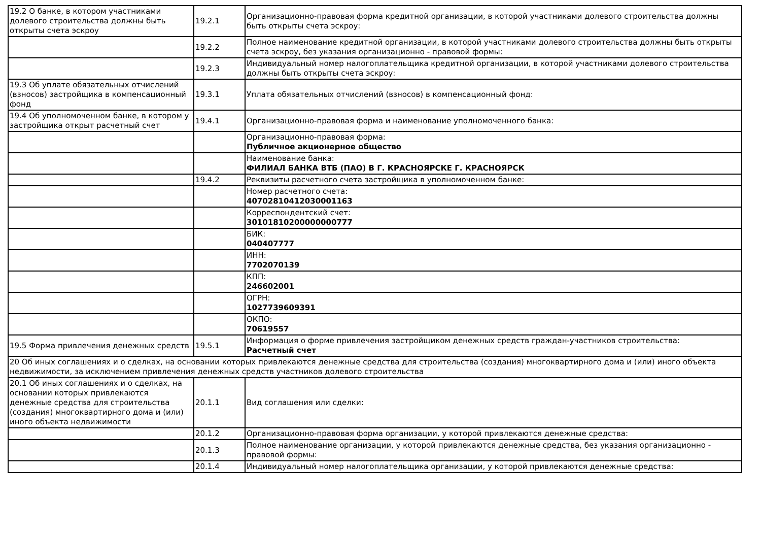| 19.2 О банке, в котором участниками долевого строительства должны быть открыты счета эскроу | 19.2.1 | Организационно-правовая форма кредитной организации, в которой участниками долевого строительства должны быть открыты счета эскроу: |
| | 19.2.2 | Полное наименование кредитной организации, в которой участниками долевого строительства должны быть открыты счета эскроу, без указания организационно - правовой формы: |
| | 19.2.3 | Индивидуальный номер налогоплательщика кредитной организации, в которой участниками долевого строительства должны быть открыты счета эскроу: |
| 19.3 Об уплате обязательных отчислений (взносов) застройщика в компенсационный фонд | 19.3.1 | Уплата обязательных отчислений (взносов) в компенсационный фонд: |
| 19.4 Об уполномоченном банке, в котором у застройщика открыт расчетный счет | 19.4.1 | Организационно-правовая форма и наименование уполномоченного банка: |
| | | Организационно-правовая форма: Публичное акционерное общество |
| | | Наименование банка: ФИЛИАЛ БАНКА ВТБ (ПАО) В Г. КРАСНОЯРСКЕ Г. КРАСНОЯРСК |
| | 19.4.2 | Реквизиты расчетного счета застройщика в уполномоченном банке: |
| | | Номер расчетного счета: 40702810412030001163 |
| | | Корреспондентский счет: 30101810200000000777 |
| | | БИК: 040407777 |
| | | ИНН: 7702070139 |
| | | КПП: 246602001 |
| | | ОГРН: 1027739609391 |
| | | ОКПО: 70619557 |
| 19.5 Форма привлечения денежных средств | 19.5.1 | Информация о форме привлечения застройщиком денежных средств граждан-участников строительства: Расчетный счет |
| 20 Об иных соглашениях и о сделках, на основании которых привлекаются денежные средства для строительства (создания) многоквартирного дома и (или) иного объекта недвижимости, за исключением привлечения денежных средств участников долевого строительства | | |
| 20.1 Об иных соглашениях и о сделках, на основании которых привлекаются денежные средства для строительства (создания) многоквартирного дома и (или) иного объекта недвижимости | 20.1.1 | Вид соглашения или сделки: |
| | 20.1.2 | Организационно-правовая форма организации, у которой привлекаются денежные средства: |
| | 20.1.3 | Полное наименование организации, у которой привлекаются денежные средства, без указания организационно - правовой формы: |
| | 20.1.4 | Индивидуальный номер налогоплательщика организации, у которой привлекаются денежные средства: |